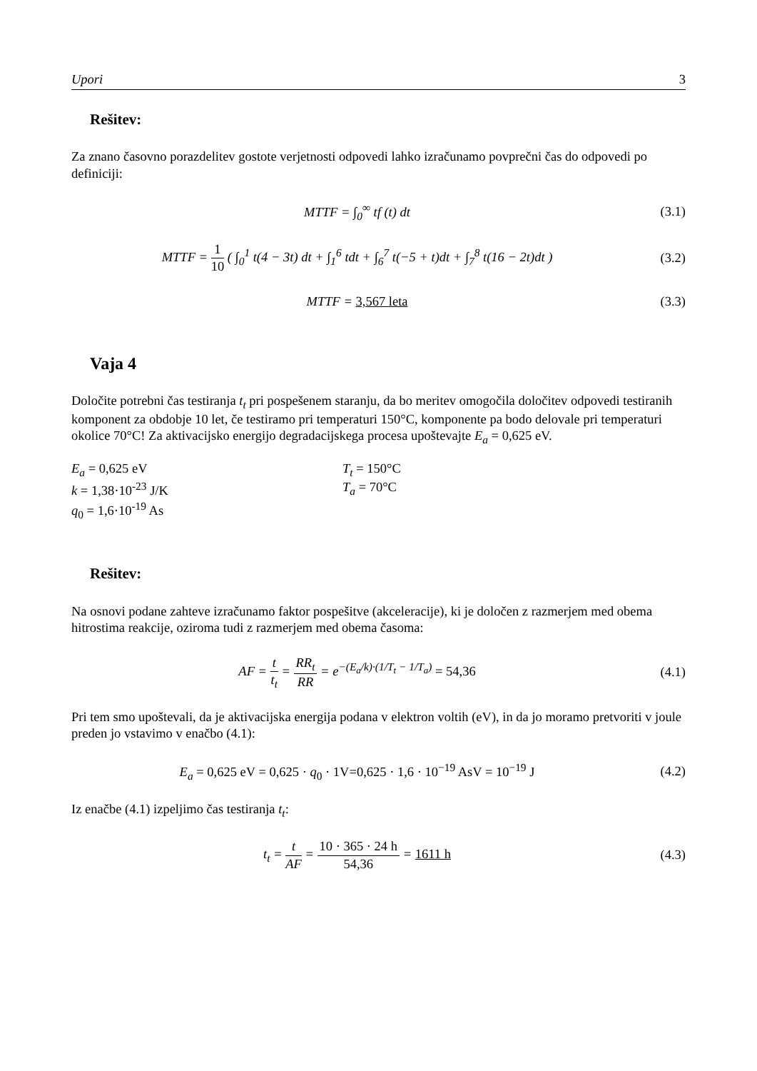Upori 3
Rešitev:
Za znano časovno porazdelitev gostote verjetnosti odpovedi lahko izračunamo povprečni čas do odpovedi po definiciji:
MTTF = ∫<sub>0</sub><sup>∞</sup> tf (t) dt (3.1)
MTTF = 1 10 ( ∫<sub>0</sub><sup>1</sup> t(4 − 3t) dt + ∫<sub>1</sub><sup>6</sup> tdt + ∫<sub>6</sub><sup>7</sup> t(−5 + t)dt + ∫<sub>7</sub><sup>8</sup> t(16 − 2t)dt )
(3.2)
MTTF = 3,567 leta (3.3)
Vaja 4
Določite potrebni čas testiranja t<sub>t</sub> pri pospešenem staranju, da bo meritev omogočila določitev odpovedi testiranih komponent za obdobje 10 let, če testiramo pri temperaturi 150°C, komponente pa bodo delovale pri temperaturi okolice 70°C! Za aktivacijsko energijo degradacijskega procesa upoštevajte E<sub>a</sub> = 0,625 eV.
E<sub>a</sub> = 0,625 eV
k = 1,38·10<sup>-23</sup> J/K
q<sub>0</sub> = 1,6·10<sup>-19</sup> As
T<sub>t</sub> = 150°C
T<sub>a</sub> = 70°C
Rešitev:
Na osnovi podane zahteve izračunamo faktor pospešitve (akceleracije), ki je določen z razmerjem med obema hitrostima reakcije, oziroma tudi z razmerjem med obema časoma:
AF = t t<sub>t</sub> = RR<sub>t</sub> RR = e<sup>−(E<sub>a</sub>/k)·(1/T<sub>t</sub> − 1/T<sub>a</sub>)</sup> = 54,36
(4.1)
Pri tem smo upoštevali, da je aktivacijska energija podana v elektron voltih (eV), in da jo moramo pretvoriti v joule preden jo vstavimo v enačbo (4.1):
E<sub>a</sub> = 0,625 eV = 0,625 · q<sub>0</sub> · 1V=0,625 · 1,6 · 10<sup>−19</sup> AsV = 10<sup>−19</sup> J
(4.2)
Iz enačbe (4.1) izpeljimo čas testiranja t<sub>t</sub>:
t<sub>t</sub> = t AF = 10 · 365 · 24 h 54,36 = 1611 h
(4.3)